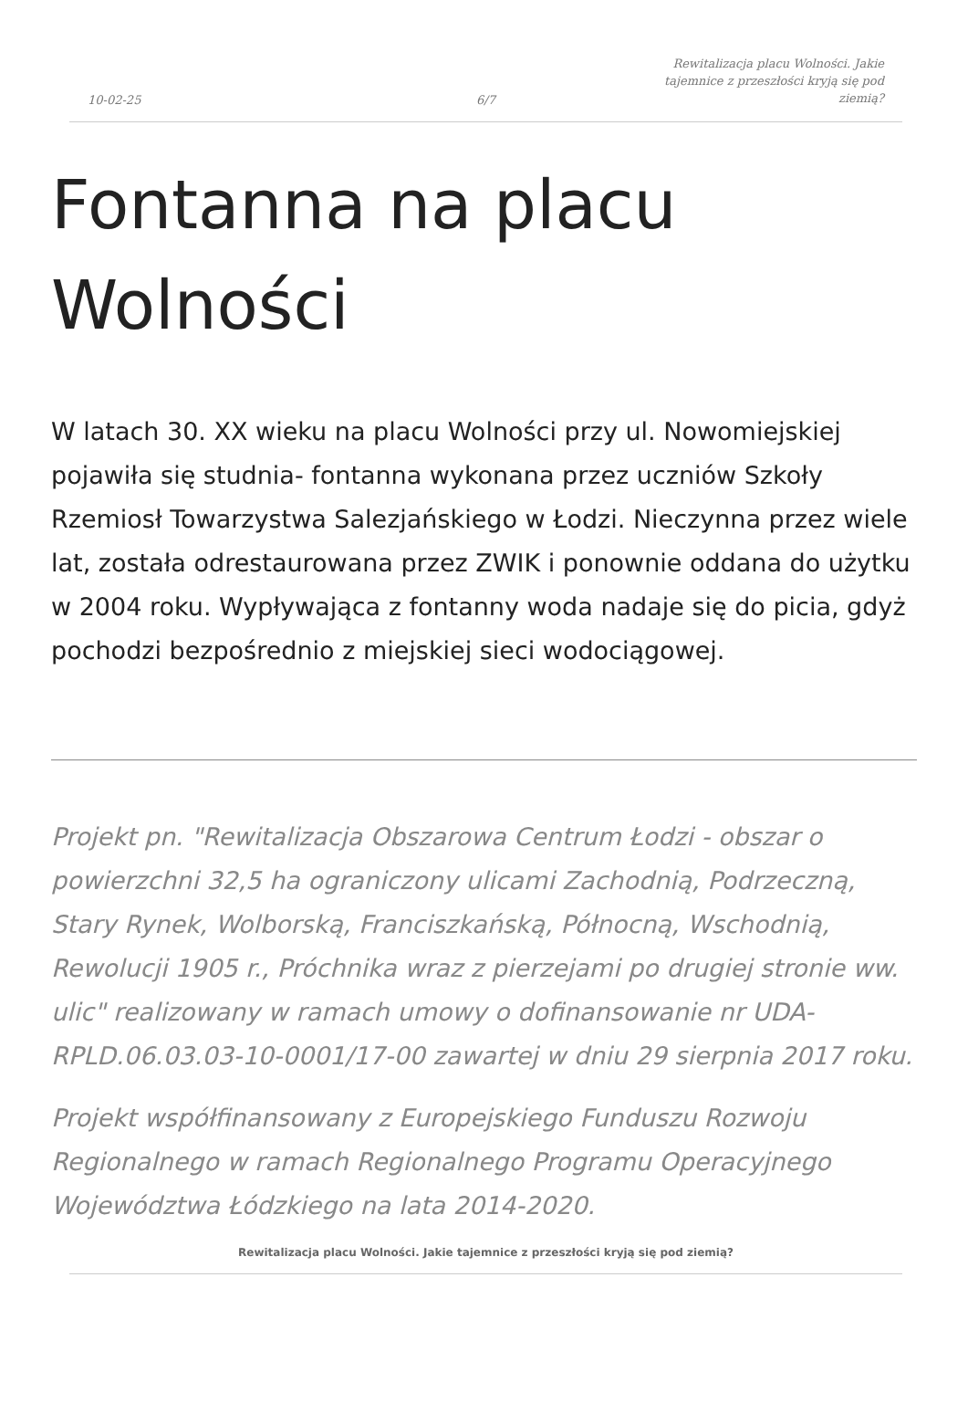10-02-25
6/7
Rewitalizacja placu Wolności. Jakie tajemnice z przeszłości kryją się pod ziemią?
Fontanna na placu Wolności
W latach 30. XX wieku na placu Wolności przy ul. Nowomiejskiej pojawiła się studnia- fontanna wykonana przez uczniów Szkoły Rzemiosł Towarzystwa Salezjańskiego w Łodzi. Nieczynna przez wiele lat, została odrestaurowana przez ZWIK i ponownie oddana do użytku w 2004 roku. Wypływająca z fontanny woda nadaje się do picia, gdyż pochodzi bezpośrednio z miejskiej sieci wodociągowej.
Projekt pn. "Rewitalizacja Obszarowa Centrum Łodzi - obszar o powierzchni 32,5 ha ograniczony ulicami Zachodnią, Podrzeczną, Stary Rynek, Wolborską, Franciszkańską, Północną, Wschodnią, Rewolucji 1905 r., Próchnika wraz z pierzejami po drugiej stronie ww. ulic" realizowany w ramach umowy o dofinansowanie nr UDA-RPLD.06.03.03-10-0001/17-00 zawartej w dniu 29 sierpnia 2017 roku.
Projekt współfinansowany z Europejskiego Funduszu Rozwoju Regionalnego w ramach Regionalnego Programu Operacyjnego Województwa Łódzkiego na lata 2014-2020.
Rewitalizacja placu Wolności. Jakie tajemnice z przeszłości kryją się pod ziemią?